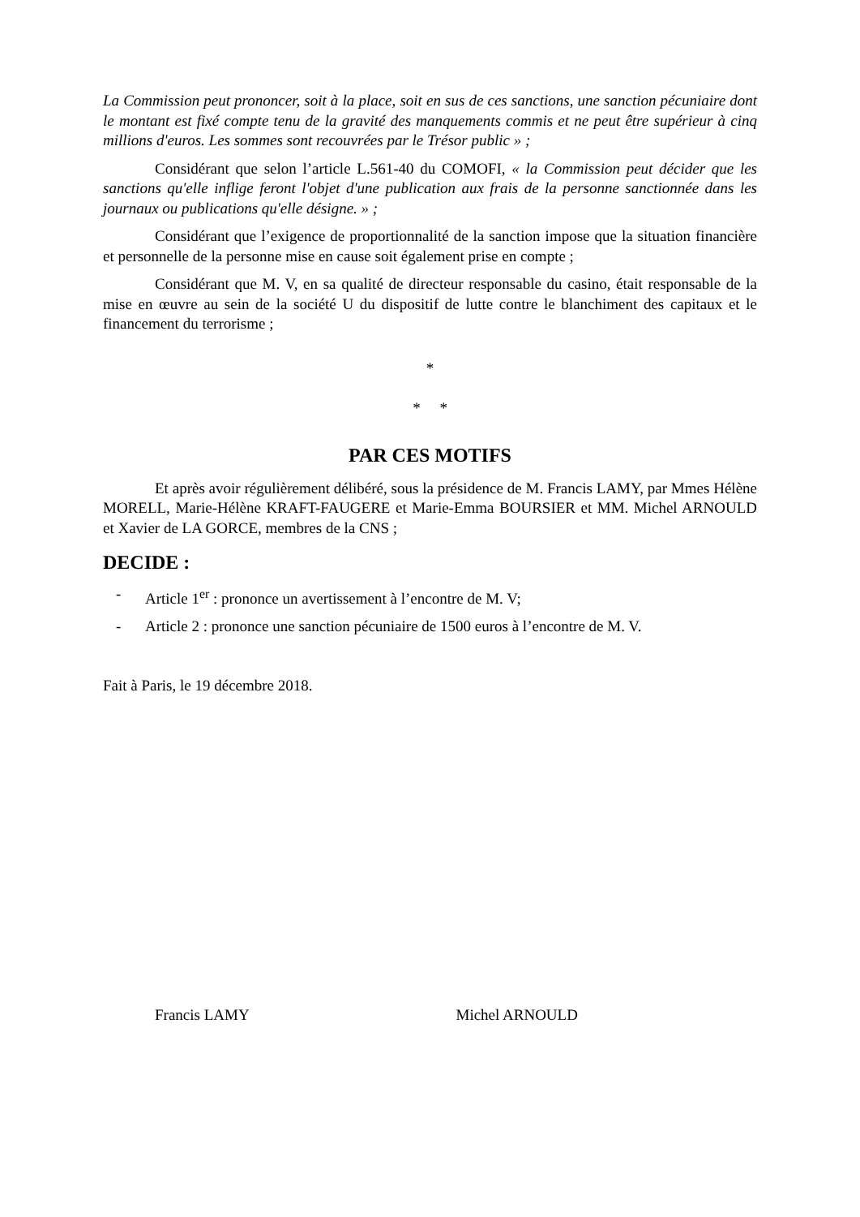La Commission peut prononcer, soit à la place, soit en sus de ces sanctions, une sanction pécuniaire dont le montant est fixé compte tenu de la gravité des manquements commis et ne peut être supérieur à cinq millions d'euros. Les sommes sont recouvrées par le Trésor public » ;
Considérant que selon l’article L.561-40 du COMOFI, « la Commission peut décider que les sanctions qu'elle inflige feront l'objet d'une publication aux frais de la personne sanctionnée dans les journaux ou publications qu'elle désigne. » ;
Considérant que l’exigence de proportionnalité de la sanction impose que la situation financière et personnelle de la personne mise en cause soit également prise en compte ;
Considérant que M. V, en sa qualité de directeur responsable du casino, était responsable de la mise en œuvre au sein de la société U du dispositif de lutte contre le blanchiment des capitaux et le financement du terrorisme ;
*
* *
PAR CES MOTIFS
Et après avoir régulièrement délibéré, sous la présidence de M. Francis LAMY, par Mmes Hélène MORELL, Marie-Hélène KRAFT-FAUGERE et Marie-Emma BOURSIER et MM. Michel ARNOULD et Xavier de LA GORCE, membres de la CNS ;
DECIDE :
- Article 1<sup>er</sup> : prononce un avertissement à l’encontre de M. V;
- Article 2 : prononce une sanction pécuniaire de 1500 euros à l’encontre de M. V.
Fait à Paris, le 19 décembre 2018.
Francis LAMY Michel ARNOULD